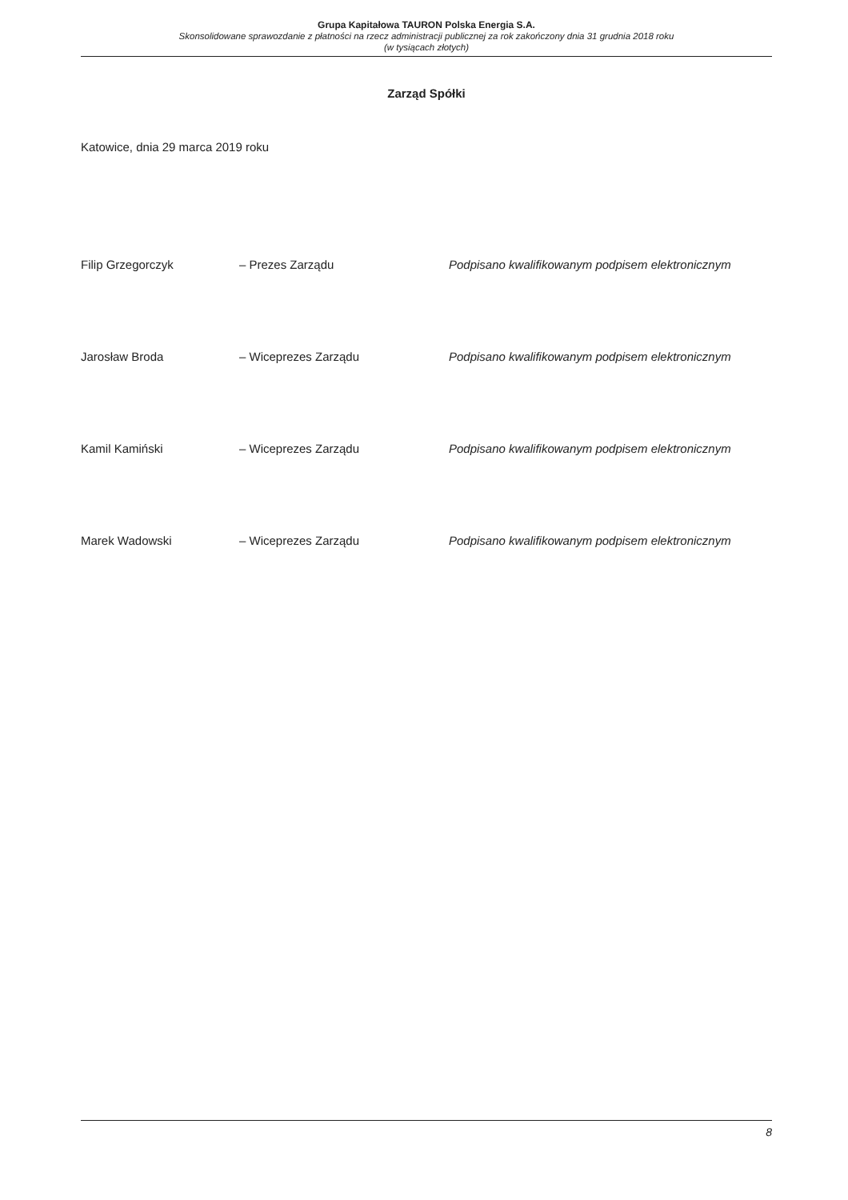Grupa Kapitałowa TAURON Polska Energia S.A.
Skonsolidowane sprawozdanie z płatności na rzecz administracji publicznej za rok zakończony dnia 31 grudnia 2018 roku
(w tysiącach złotych)
Zarząd Spółki
Katowice, dnia 29 marca 2019 roku
Filip Grzegorczyk – Prezes Zarządu Podpisano kwalifikowanym podpisem elektronicznym
Jarosław Broda – Wiceprezes Zarządu Podpisano kwalifikowanym podpisem elektronicznym
Kamil Kamiński – Wiceprezes Zarządu Podpisano kwalifikowanym podpisem elektronicznym
Marek Wadowski – Wiceprezes Zarządu Podpisano kwalifikowanym podpisem elektronicznym
8